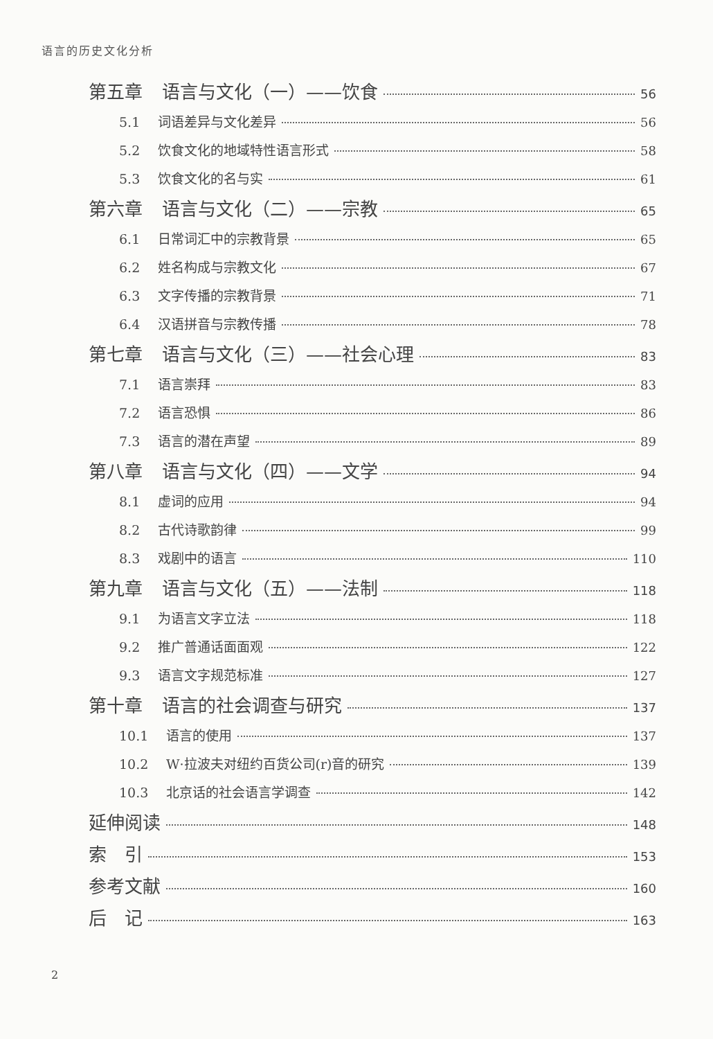语言的历史文化分析
第五章 语言与文化（一）——饮食 56
5.1 词语差异与文化差异 56
5.2 饮食文化的地域特性语言形式 58
5.3 饮食文化的名与实 61
第六章 语言与文化（二）——宗教 65
6.1 日常词汇中的宗教背景 65
6.2 姓名构成与宗教文化 67
6.3 文字传播的宗教背景 71
6.4 汉语拼音与宗教传播 78
第七章 语言与文化（三）——社会心理 83
7.1 语言崇拜 83
7.2 语言恐惧 86
7.3 语言的潜在声望 89
第八章 语言与文化（四）——文学 94
8.1 虚词的应用 94
8.2 古代诗歌韵律 99
8.3 戏剧中的语言 110
第九章 语言与文化（五）——法制 118
9.1 为语言文字立法 118
9.2 推广普通话面面观 122
9.3 语言文字规范标准 127
第十章 语言的社会调查与研究 137
10.1 语言的使用 137
10.2 W·拉波夫对纽约百货公司(r)音的研究 139
10.3 北京话的社会语言学调查 142
延伸阅读 148
索　引 153
参考文献 160
后　记 163
2